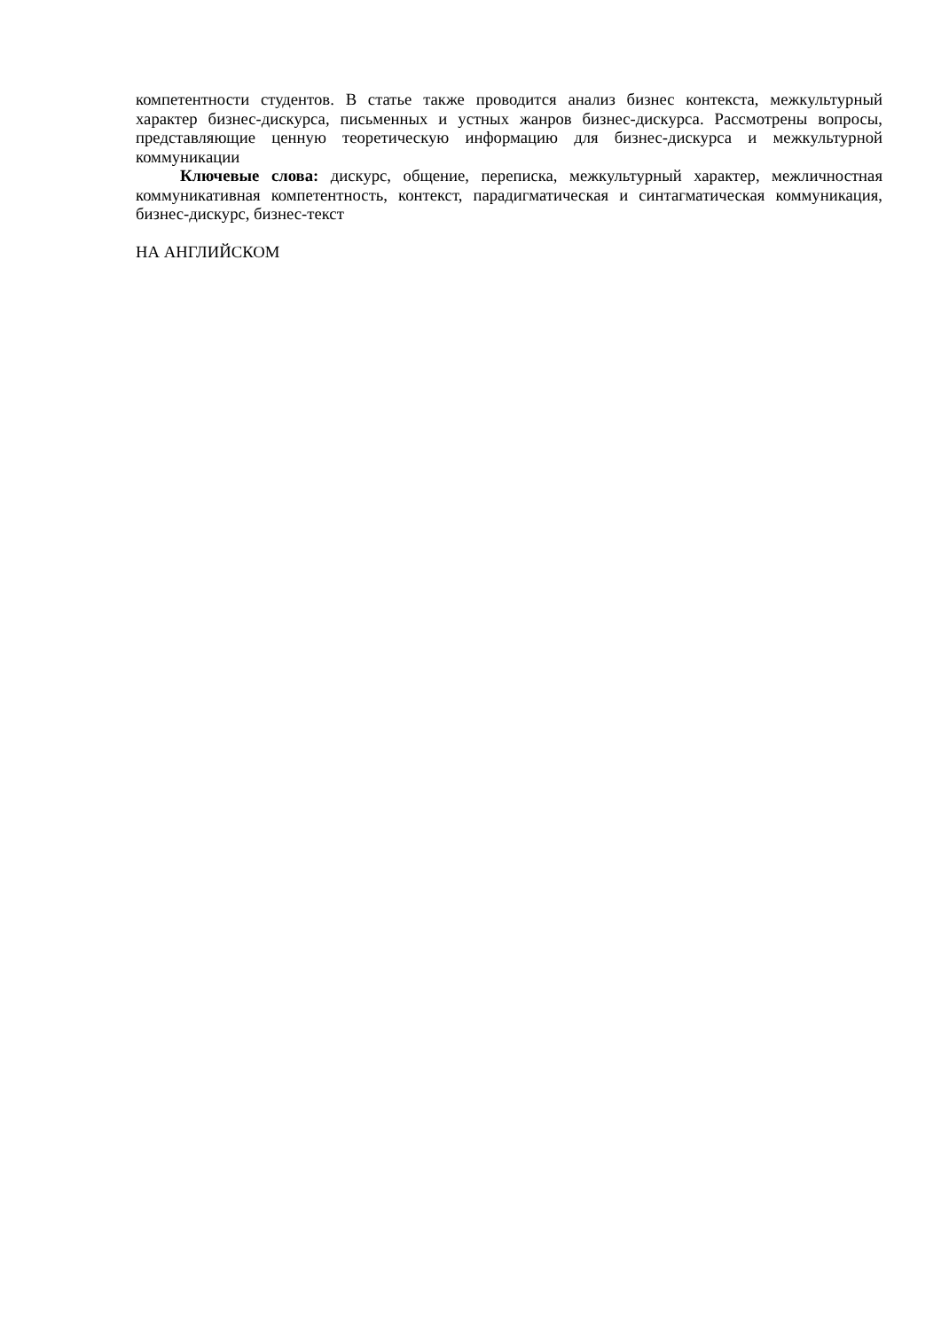компетентности студентов. В статье также проводится анализ бизнес контекста, межкультурный характер бизнес-дискурса, письменных и устных жанров бизнес-дискурса. Рассмотрены вопросы, представляющие ценную теоретическую информацию для бизнес-дискурса и межкультурной коммуникации
Ключевые слова: дискурс, общение, переписка, межкультурный характер, межличностная коммуникативная компетентность, контекст, парадигматическая и синтагматическая коммуникация, бизнес-дискурс, бизнес-текст
НА АНГЛИЙСКОМ